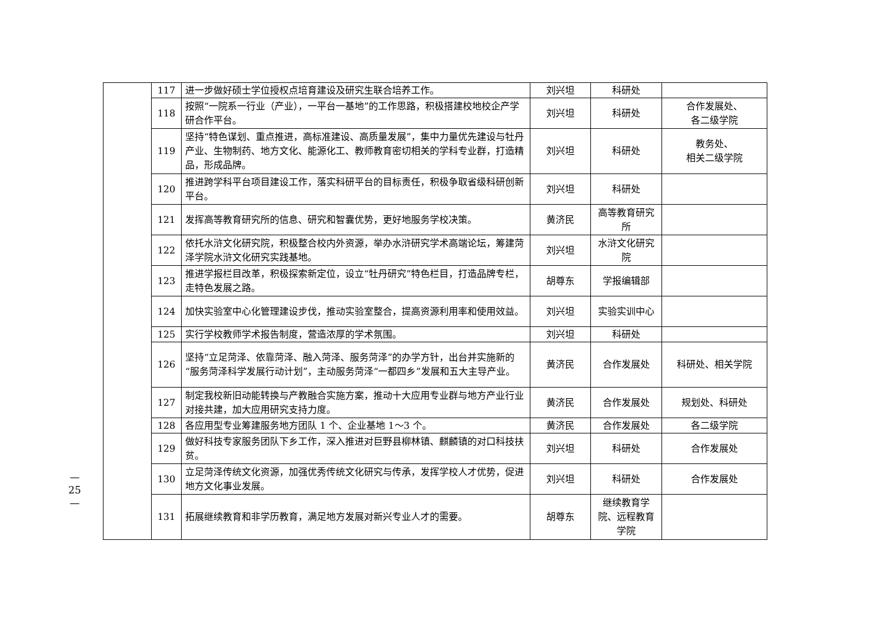—
25
—
| | 117 | 进一步做好硕士学位授权点培育建设及研究生联合培养工作。 | 刘兴坦 | 科研处 | |
| | 118 | 按照“一院系一行业（产业），一平台一基地”的工作思路，积极搭建校地校企产学研合作平台。 | 刘兴坦 | 科研处 | 合作发展处、 各二级学院 |
| | 119 | 坚持“特色谋划、重点推进，高标准建设、高质量发展”，集中力量优先建设与牡丹产业、生物制药、地方文化、能源化工、教师教育密切相关的学科专业群，打造精品，形成品牌。 | 刘兴坦 | 科研处 | 教务处、 相关二级学院 |
| | 120 | 推进跨学科平台项目建设工作，落实科研平台的目标责任，积极争取省级科研创新平台。 | 刘兴坦 | 科研处 | |
| | 121 | 发挥高等教育研究所的信息、研究和智囊优势，更好地服务学校决策。 | 黄济民 | 高等教育研究所 | |
| | 122 | 依托水浒文化研究院，积极整合校内外资源，举办水浒研究学术高端论坛，筹建菏泽学院水浒文化研究实践基地。 | 刘兴坦 | 水浒文化研究院 | |
| | 123 | 推进学报栏目改革，积极探索新定位，设立“牡丹研究”特色栏目，打造品牌专栏，走特色发展之路。 | 胡尊东 | 学报编辑部 | |
| | 124 | 加快实验室中心化管理建设步伐，推动实验室整合，提高资源利用率和使用效益。 | 刘兴坦 | 实验实训中心 | |
| | 125 | 实行学校教师学术报告制度，营造浓厚的学术氛围。 | 刘兴坦 | 科研处 | |
| | 126 | 坚持“立足菏泽、依靠菏泽、融入菏泽、服务菏泽”的办学方针，出台并实施新的“服务菏泽科学发展行动计划”，主动服务菏泽“一都四乡”发展和五大主导产业。 | 黄济民 | 合作发展处 | 科研处、相关学院 |
| | 127 | 制定我校新旧动能转换与产教融合实施方案，推动十大应用专业群与地方产业行业对接共建，加大应用研究支持力度。 | 黄济民 | 合作发展处 | 规划处、科研处 |
| | 128 | 各应用型专业筹建服务地方团队 1 个、企业基地 1～3 个。 | 黄济民 | 合作发展处 | 各二级学院 |
| | 129 | 做好科技专家服务团队下乡工作，深入推进对巨野县柳林镇、麒麟镇的对口科技扶贫。 | 刘兴坦 | 科研处 | 合作发展处 |
| | 130 | 立足菏泽传统文化资源，加强优秀传统文化研究与传承，发挥学校人才优势，促进地方文化事业发展。 | 刘兴坦 | 科研处 | 合作发展处 |
| | 131 | 拓展继续教育和非学历教育，满足地方发展对新兴专业人才的需要。 | 胡尊东 | 继续教育学院、远程教育学院 | |